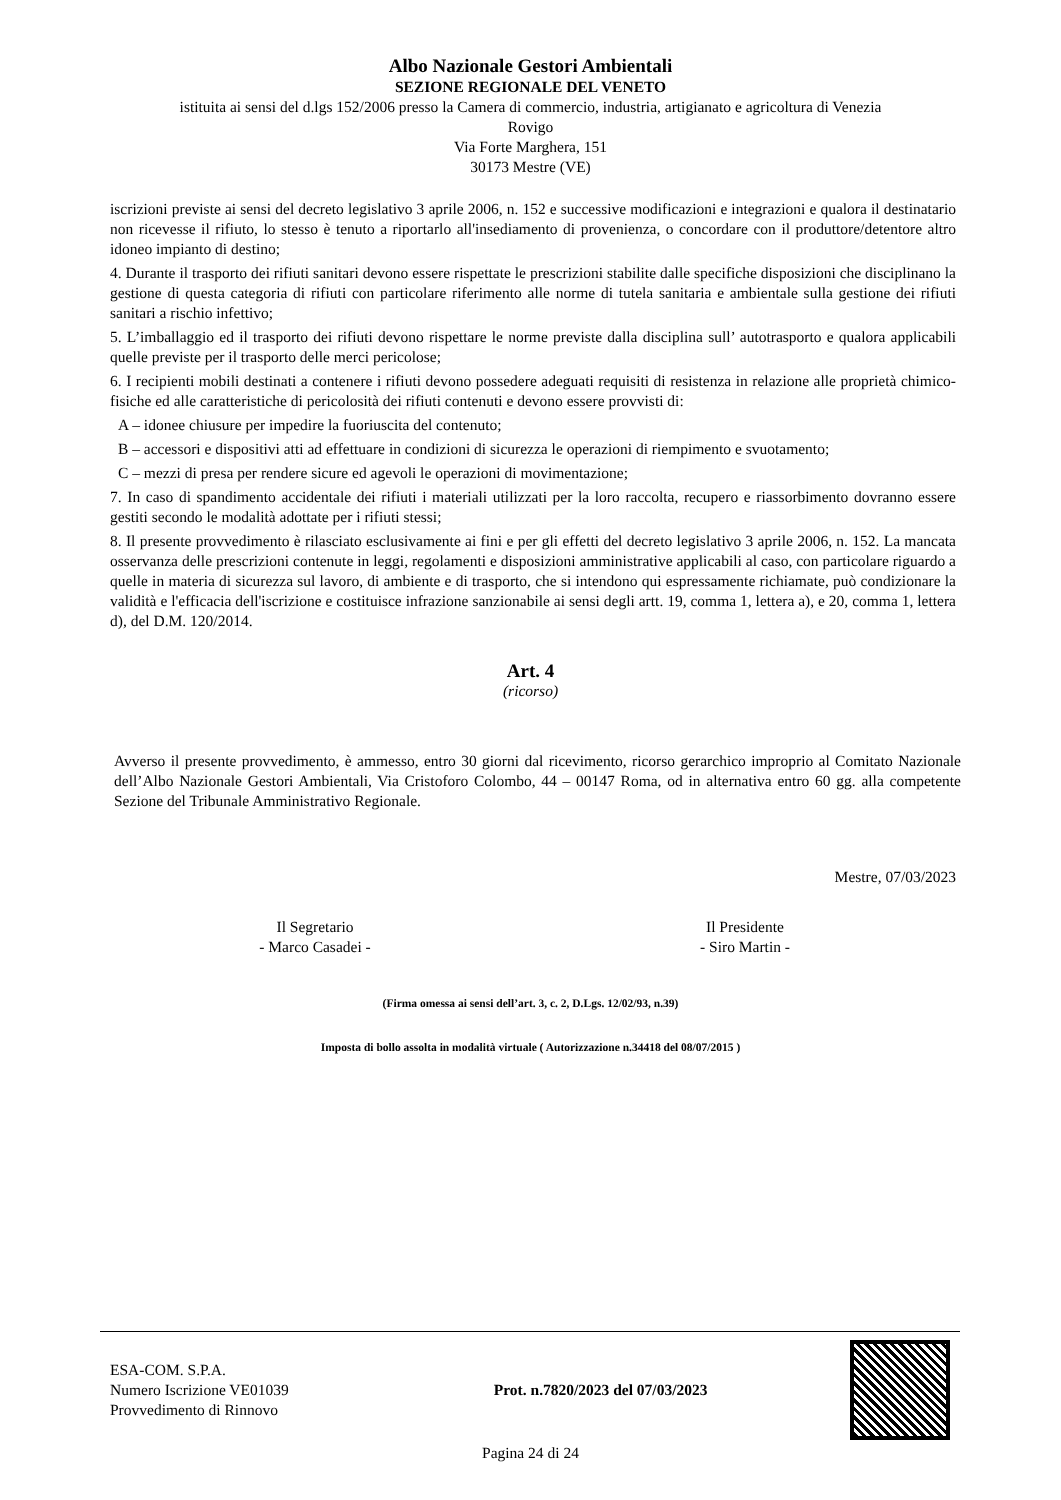Albo Nazionale Gestori Ambientali
SEZIONE REGIONALE DEL VENETO
istituita ai sensi del d.lgs 152/2006 presso la Camera di commercio, industria, artigianato e agricoltura di Venezia
Rovigo
Via Forte Marghera, 151
30173 Mestre (VE)
iscrizioni previste ai sensi del decreto legislativo 3 aprile 2006, n. 152 e successive modificazioni e integrazioni e qualora il destinatario non ricevesse il rifiuto, lo stesso è tenuto a riportarlo all'insediamento di provenienza, o concordare con il produttore/detentore altro idoneo impianto di destino;
4. Durante il trasporto dei rifiuti sanitari devono essere rispettate le prescrizioni stabilite dalle specifiche disposizioni che disciplinano la gestione di questa categoria di rifiuti con particolare riferimento alle norme di tutela sanitaria e ambientale sulla gestione dei rifiuti sanitari a rischio infettivo;
5. L’imballaggio ed il trasporto dei rifiuti devono rispettare le norme previste dalla disciplina sull’ autotrasporto e qualora applicabili quelle previste per il trasporto delle merci pericolose;
6. I recipienti mobili destinati a contenere i rifiuti devono possedere adeguati requisiti di resistenza in relazione alle proprietà chimico-fisiche ed alle caratteristiche di pericolosità dei rifiuti contenuti e devono essere provvisti di:
A – idonee chiusure per impedire la fuoriuscita del contenuto;
B – accessori e dispositivi atti ad effettuare in condizioni di sicurezza le operazioni di riempimento e svuotamento;
C – mezzi di presa per rendere sicure ed agevoli le operazioni di movimentazione;
7. In caso di spandimento accidentale dei rifiuti i materiali utilizzati per la loro raccolta, recupero e riassorbimento dovranno essere gestiti secondo le modalità adottate per i rifiuti stessi;
8. Il presente provvedimento è rilasciato esclusivamente ai fini e per gli effetti del decreto legislativo 3 aprile 2006, n. 152. La mancata osservanza delle prescrizioni contenute in leggi, regolamenti e disposizioni amministrative applicabili al caso, con particolare riguardo a quelle in materia di sicurezza sul lavoro, di ambiente e di trasporto, che si intendono qui espressamente richiamate, può condizionare la validità e l'efficacia dell'iscrizione e costituisce infrazione sanzionabile ai sensi degli artt. 19, comma 1, lettera a), e 20, comma 1, lettera d), del D.M. 120/2014.
Art. 4
(ricorso)
Avverso il presente provvedimento, è ammesso, entro 30 giorni dal ricevimento, ricorso gerarchico improprio al Comitato Nazionale dell’Albo Nazionale Gestori Ambientali, Via Cristoforo Colombo, 44 – 00147 Roma, od in alternativa entro 60 gg. alla competente Sezione del Tribunale Amministrativo Regionale.
Mestre, 07/03/2023
Il Segretario
- Marco Casadei -
Il Presidente
- Siro Martin -
(Firma omessa ai sensi dell’art. 3, c. 2, D.Lgs. 12/02/93, n.39)
Imposta di bollo assolta in modalità virtuale ( Autorizzazione n.34418 del 08/07/2015 )
ESA-COM. S.P.A.
Numero Iscrizione VE01039
Provvedimento di Rinnovo
Prot. n.7820/2023 del 07/03/2023
Pagina 24 di 24